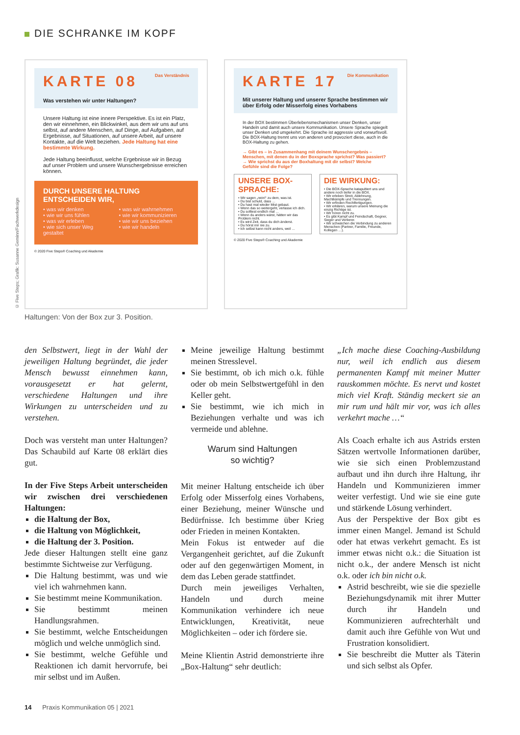DIE SCHRANKE IM KOPF
© Five Steps; Grafik: Susanne Geminn/Fachwerkdesign
KARTE 08 Das Verständnis
Was verstehen wir unter Haltungen?
Unsere Haltung ist eine innere Perspektive. Es ist ein Platz, den wir einnehmen, ein Blickwinkel, aus dem wir uns auf uns selbst, auf andere Menschen, auf Dinge, auf Aufgaben, auf Ergebnisse, auf Situationen, auf unsere Arbeit, auf unsere Kontakte, auf die Welt beziehen. Jede Haltung hat eine bestimmte Wirkung.
Jede Haltung beeinflusst, welche Ergebnisse wir in Bezug auf unser Problem und unsere Wunschergebnisse erreichen können.
DURCH UNSERE HALTUNG ENTSCHEIDEN WIR,
• was wir denken
• wie wir uns fühlen
• was wir erleben
• wie sich unser Weg gestaltet
• was wir wahrnehmen
• wie wir kommunizieren
• wie wir uns beziehen
• wie wir handeln
© 2020 Five Steps® Coaching und Akademie
KARTE 17 Die Kommunikation
Mit unserer Haltung und unserer Sprache bestimmen wir über Erfolg oder Misserfolg eines Vorhabens
In der BOX bestimmen Überlebensmechanismen unser Denken, unser Handeln und damit auch unsere Kommunikation. Unsere Sprache spiegelt unser Denken und umgekehrt. Die Sprache ist aggressiv und vorwurfsvoll. Die BOX-Haltung trennt uns von anderen und provoziert diese, auch in die BOX-Haltung zu gehen.
→ Gibt es – in Zusammenhang mit deinem Wunschergebnis – Menschen, mit denen du in der Boxsprache sprichst? Was passiert?
→ Wie sprichst du aus der Boxhaltung mit dir selbst? Welche Gefühle sind die Folge?
UNSERE BOX-SPRACHE:
• Wir sagen „nein!“ zu dem, was ist.
• Du bist schuld, dass …
• Du hast mal wieder Mist gebaut.
• Wenn das so weitergeht, verlasse ich dich.
• Du solltest endlich mal …
• Wenn du anders wärst, hätten wir das Problem nicht.
• Es wird Zeit, dass du dich änderst.
• Du hörst mir nie zu.
• Ich selbst kann nicht anders, weil …
DIE WIRKUNG:
• Die BOX-Sprache katapultiert uns und andere noch tiefer in die BOX.
• Wir erleben Streit, Ablehnung, Machtkämpfe und Trennungen.
• Wir erfinden Rechtfertigungen.
• Wir erklären, warum unsere Meinung die einzig Richtige ist.
• Wir hören nicht zu.
• Es gibt Kampf und Feindschaft, Gegner, Sieger und Verlierer.
• Wir schwächen die Verbindung zu anderen Menschen (Partner, Familie, Freunde, Kollegen …).
© 2020 Five Steps® Coaching und Akademie
Haltungen: Von der Box zur 3. Position.
den Selbstwert, liegt in der Wahl der jeweiligen Haltung begründet, die jeder Mensch bewusst einnehmen kann, vorausgesetzt er hat gelernt, verschiedene Haltungen und ihre Wirkungen zu unterscheiden und zu verstehen.
Doch was versteht man unter Haltungen? Das Schaubild auf Karte 08 erklärt dies gut.
In der Five Steps Arbeit unterscheiden wir zwischen drei verschiedenen Haltungen:
die Haltung der Box,
die Haltung von Möglichkeit,
die Haltung der 3. Position.
Jede dieser Haltungen stellt eine ganz bestimmte Sichtweise zur Verfügung.
Die Haltung bestimmt, was und wie viel ich wahrnehmen kann.
Sie bestimmt meine Kommunikation.
Sie bestimmt meinen Handlungsrahmen.
Sie bestimmt, welche Entscheidungen möglich und welche unmöglich sind.
Sie bestimmt, welche Gefühle und Reaktionen ich damit hervorrufe, bei mir selbst und im Außen.
Meine jeweilige Haltung bestimmt meinen Stresslevel.
Sie bestimmt, ob ich mich o.k. fühle oder ob mein Selbstwertgefühl in den Keller geht.
Sie bestimmt, wie ich mich in Beziehungen verhalte und was ich vermeide und ablehne.
Warum sind Haltungen
so wichtig?
Mit meiner Haltung entscheide ich über Erfolg oder Misserfolg eines Vorhabens, einer Beziehung, meiner Wünsche und Bedürfnisse. Ich bestimme über Krieg oder Frieden in meinen Kontakten.
Mein Fokus ist entweder auf die Vergangenheit gerichtet, auf die Zukunft oder auf den gegenwärtigen Moment, in dem das Leben gerade stattfindet.
Durch mein jeweiliges Verhalten, Handeln und durch meine Kommunikation verhindere ich neue Entwicklungen, Kreativität, neue Möglichkeiten – oder ich fördere sie.
Meine Klientin Astrid demonstrierte ihre „Box-Haltung“ sehr deutlich:
„Ich mache diese Coaching-Ausbildung nur, weil ich endlich aus diesem permanenten Kampf mit meiner Mutter rauskommen möchte. Es nervt und kostet mich viel Kraft. Ständig meckert sie an mir rum und hält mir vor, was ich alles verkehrt mache …“
Als Coach erhalte ich aus Astrids ersten Sätzen wertvolle Informationen darüber, wie sie sich einen Problemzustand aufbaut und ihn durch ihre Haltung, ihr Handeln und Kommunizieren immer weiter verfestigt. Und wie sie eine gute und stärkende Lösung verhindert.
Aus der Perspektive der Box gibt es immer einen Mangel. Jemand ist Schuld oder hat etwas verkehrt gemacht. Es ist immer etwas nicht o.k.: die Situation ist nicht o.k., der andere Mensch ist nicht o.k. oder ich bin nicht o.k.
Astrid beschreibt, wie sie die spezielle Beziehungsdynamik mit ihrer Mutter durch ihr Handeln und Kommunizieren aufrechterhält und damit auch ihre Gefühle von Wut und Frustration konsolidiert.
Sie beschreibt die Mutter als Täterin und sich selbst als Opfer.
14 Praxis Kommunikation 05 | 2021